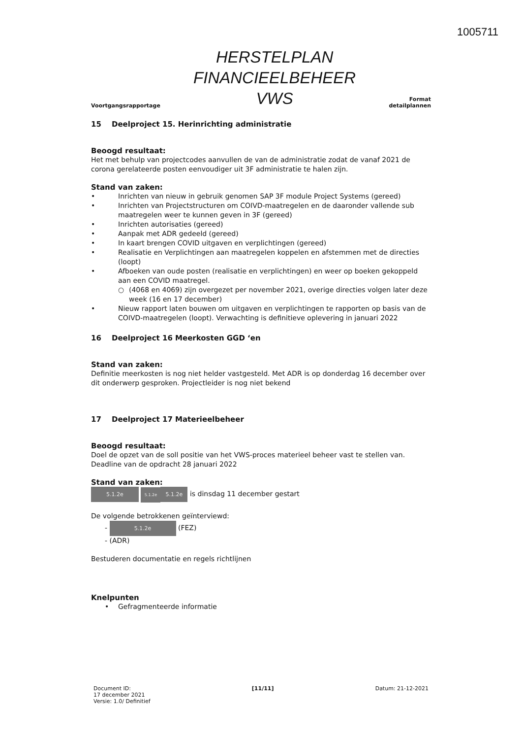1005711
Voortgangsrapportage
HERSTELPLAN
FINANCIEELBEHEER
VWS
Format
detailplannen
15 Deelproject 15. Herinrichting administratie
Beoogd resultaat:
Het met behulp van projectcodes aanvullen de van de administratie zodat de vanaf 2021 de corona gerelateerde posten eenvoudiger uit 3F administratie te halen zijn.
Stand van zaken:
• Inrichten van nieuw in gebruik genomen SAP 3F module Project Systems (gereed)
• Inrichten van Projectstructuren om COIVD-maatregelen en de daaronder vallende sub maatregelen weer te kunnen geven in 3F (gereed)
• Inrichten autorisaties (gereed)
• Aanpak met ADR gedeeld (gereed)
• In kaart brengen COVID uitgaven en verplichtingen (gereed)
• Realisatie en Verplichtingen aan maatregelen koppelen en afstemmen met de directies (loopt)
• Afboeken van oude posten (realisatie en verplichtingen) en weer op boeken gekoppeld aan een COVID maatregel.
○ (4068 en 4069) zijn overgezet per november 2021, overige directies volgen later deze week (16 en 17 december)
• Nieuw rapport laten bouwen om uitgaven en verplichtingen te rapporten op basis van de COIVD-maatregelen (loopt). Verwachting is definitieve oplevering in januari 2022
16 Deelproject 16 Meerkosten GGD ‘en
Stand van zaken:
Definitie meerkosten is nog niet helder vastgesteld. Met ADR is op donderdag 16 december over dit onderwerp gesproken. Projectleider is nog niet bekend
17 Deelproject 17 Materieelbeheer
Beoogd resultaat:
Doel de opzet van de soll positie van het VWS-proces materieel beheer vast te stellen van. Deadline van de opdracht 28 januari 2022
Stand van zaken:
5.1.2e 5.1.2e 5.1.2e is dinsdag 11 december gestart
De volgende betrokkenen geïnterviewd:
- 5.1.2e (FEZ)
- (ADR)
Bestuderen documentatie en regels richtlijnen
Knelpunten
• Gefragmenteerde informatie
Document ID:
17 december 2021
Versie: 1.0/ Definitief
[11/11] Datum: 21-12-2021